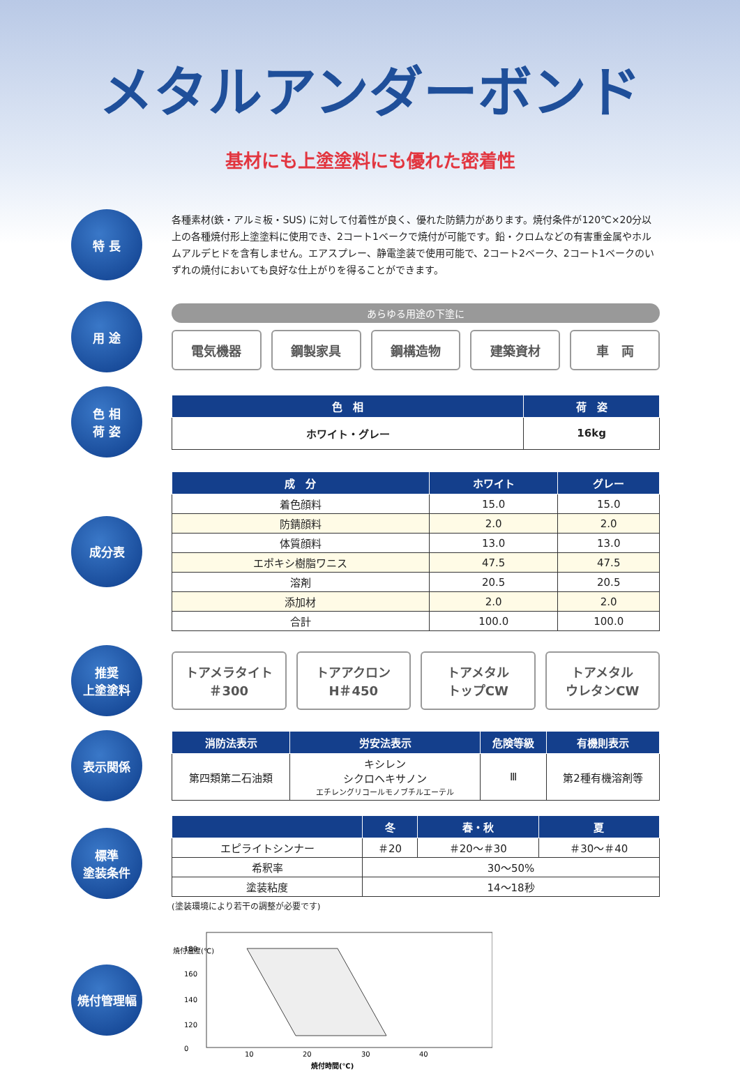メタルアンダーボンド
基材にも上塗塗料にも優れた密着性
特 長
各種素材(鉄・アルミ板・SUS) に対して付着性が良く、優れた防錆力があります。焼付条件が120℃×20分以上の各種焼付形上塗塗料に使用でき、2コート1ベークで焼付が可能です。鉛・クロムなどの有害重金属やホルムアルデヒドを含有しません。エアスプレー、静電塗装で使用可能で、2コート2ベーク、2コート1ベークのいずれの焼付においても良好な仕上がりを得ることができます。
用 途
あらゆる用途の下塗に
電気機器 鋼製家具 鋼構造物 建築資材 車　両
色 相
荷 姿
| 色 相 | 荷 姿 |
| --- | --- |
| ホワイト・グレー | 16kg |
成分表
| 成 分 | ホワイト | グレー |
| --- | --- | --- |
| 着色顔料 | 15.0 | 15.0 |
| 防錆顔料 | 2.0 | 2.0 |
| 体質顔料 | 13.0 | 13.0 |
| エポキシ樹脂ワニス | 47.5 | 47.5 |
| 溶剤 | 20.5 | 20.5 |
| 添加材 | 2.0 | 2.0 |
| 合計 | 100.0 | 100.0 |
推奨
上塗塗料
トアメラタイト
＃300
トアアクロン
H＃450
トアメタル
トップCW
トアメタル
ウレタンCW
表示関係
| 消防法表示 | 労安法表示 | 危険等級 | 有機則表示 |
| --- | --- | --- | --- |
| 第四類第二石油類 | キシレン シクロヘキサノン エチレングリコールモノブチルエーテル | Ⅲ | 第2種有機溶剤等 |
標準
塗装条件
| | 冬 | 春・秋 | 夏 |
| --- | --- | --- | --- |
| エピライトシンナー | ＃20 | ＃20〜＃30 | ＃30〜＃40 |
| 希釈率 | 30〜50% | | |
| 塗装粘度 | 14〜18秒 | | |
(塗装環境により若干の調整が必要です)
焼付管理幅
焼付温度(℃)
180
160
140
120
0
10
20
30
40
焼付時間(℃)